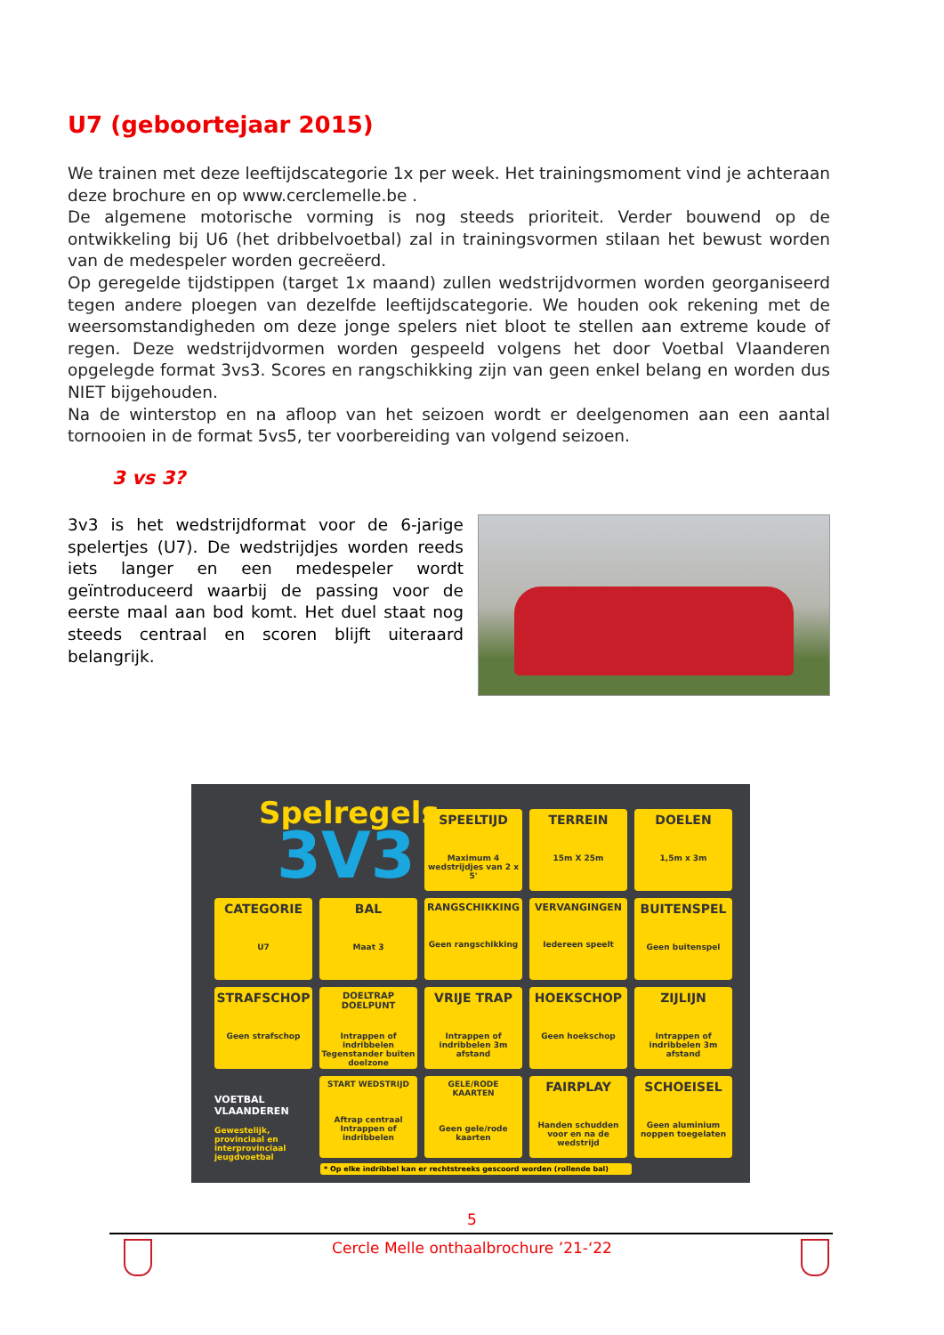U7 (geboortejaar 2015)
We trainen met deze leeftijdscategorie 1x per week. Het trainingsmoment vind je achteraan deze brochure en op www.cerclemelle.be .
De algemene motorische vorming is nog steeds prioriteit. Verder bouwend op de ontwikkeling bij U6 (het dribbelvoetbal) zal in trainingsvormen stilaan het bewust worden van de medespeler worden gecreëerd.
Op geregelde tijdstippen (target 1x maand) zullen wedstrijdvormen worden georganiseerd tegen andere ploegen van dezelfde leeftijdscategorie. We houden ook rekening met de weersomstandigheden om deze jonge spelers niet bloot te stellen aan extreme koude of regen. Deze wedstrijdvormen worden gespeeld volgens het door Voetbal Vlaanderen opgelegde format 3vs3. Scores en rangschikking zijn van geen enkel belang en worden dus NIET bijgehouden.
Na de winterstop en na afloop van het seizoen wordt er deelgenomen aan een aantal tornooien in de format 5vs5, ter voorbereiding van volgend seizoen.
3 vs 3?
3v3 is het wedstrijdformat voor de 6-jarige spelertjes (U7). De wedstrijdjes worden reeds iets langer en een medespeler wordt geïntroduceerd waarbij de passing voor de eerste maal aan bod komt. Het duel staat nog steeds centraal en scoren blijft uiteraard belangrijk.
Spelregels
3V3
SPEELTIJD
Maximum 4 wedstrijdjes van 2 x 5'
TERREIN
15m X 25m
DOELEN
1,5m x 3m
CATEGORIE
U7
BAL
Maat 3
RANGSCHIKKING
Geen rangschikking
VERVANGINGEN
Iedereen speelt
BUITENSPEL
Geen buitenspel
STRAFSCHOP
Geen strafschop
DOELTRAP DOELPUNT
Intrappen of indribbelen Tegenstander buiten doelzone
VRIJE TRAP
Intrappen of indribbelen 3m afstand
HOEKSCHOP
Geen hoekschop
ZIJLIJN
Intrappen of indribbelen 3m afstand
VOETBAL VLAANDEREN
Gewestelijk, provinciaal en interprovinciaal jeugdvoetbal
START WEDSTRIJD
Aftrap centraal Intrappen of indribbelen
GELE/RODE KAARTEN
Geen gele/rode kaarten
FAIRPLAY
Handen schudden voor en na de wedstrijd
SCHOEISEL
Geen aluminium noppen toegelaten
* Op elke indribbel kan er rechtstreeks gescoord worden (rollende bal)
5
Cercle Melle onthaalbrochure ’21-‘22